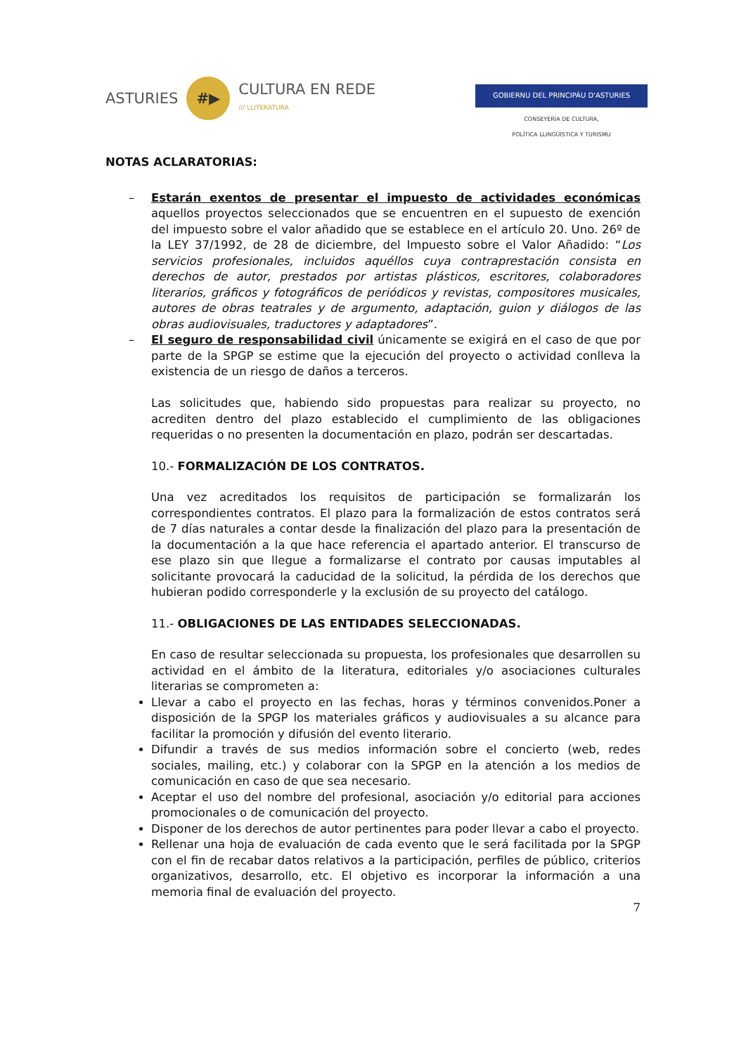ASTURIES #▶ CULTURA EN REDE
/// LLITERATURA
GOBIERNU DEL PRINCIPÁU D'ASTURIES
CONSEYERÍA DE CULTURA,
POLÍTICA LLINGÜÍSTICA Y TURISMU
NOTAS ACLARATORIAS:
– Estarán exentos de presentar el impuesto de actividades económicas aquellos proyectos seleccionados que se encuentren en el supuesto de exención del impuesto sobre el valor añadido que se establece en el artículo 20. Uno. 26º de la LEY 37/1992, de 28 de diciembre, del Impuesto sobre el Valor Añadido: “Los servicios profesionales, incluidos aquéllos cuya contraprestación consista en derechos de autor, prestados por artistas plásticos, escritores, colaboradores literarios, gráficos y fotográficos de periódicos y revistas, compositores musicales, autores de obras teatrales y de argumento, adaptación, guion y diálogos de las obras audiovisuales, traductores y adaptadores”.
– El seguro de responsabilidad civil únicamente se exigirá en el caso de que por parte de la SPGP se estime que la ejecución del proyecto o actividad conlleva la existencia de un riesgo de daños a terceros.
Las solicitudes que, habiendo sido propuestas para realizar su proyecto, no acrediten dentro del plazo establecido el cumplimiento de las obligaciones requeridas o no presenten la documentación en plazo, podrán ser descartadas.
10.- FORMALIZACIÓN DE LOS CONTRATOS.
Una vez acreditados los requisitos de participación se formalizarán los correspondientes contratos. El plazo para la formalización de estos contratos será de 7 días naturales a contar desde la finalización del plazo para la presentación de la documentación a la que hace referencia el apartado anterior. El transcurso de ese plazo sin que llegue a formalizarse el contrato por causas imputables al solicitante provocará la caducidad de la solicitud, la pérdida de los derechos que hubieran podido corresponderle y la exclusión de su proyecto del catálogo.
11.- OBLIGACIONES DE LAS ENTIDADES SELECCIONADAS.
En caso de resultar seleccionada su propuesta, los profesionales que desarrollen su actividad en el ámbito de la literatura, editoriales y/o asociaciones culturales literarias se comprometen a:
Llevar a cabo el proyecto en las fechas, horas y términos convenidos.Poner a disposición de la SPGP los materiales gráficos y audiovisuales a su alcance para facilitar la promoción y difusión del evento literario.
Difundir a través de sus medios información sobre el concierto (web, redes sociales, mailing, etc.) y colaborar con la SPGP en la atención a los medios de comunicación en caso de que sea necesario.
Aceptar el uso del nombre del profesional, asociación y/o editorial para acciones promocionales o de comunicación del proyecto.
Disponer de los derechos de autor pertinentes para poder llevar a cabo el proyecto.
Rellenar una hoja de evaluación de cada evento que le será facilitada por la SPGP con el fin de recabar datos relativos a la participación, perfiles de público, criterios organizativos, desarrollo, etc. El objetivo es incorporar la información a una memoria final de evaluación del proyecto.
7